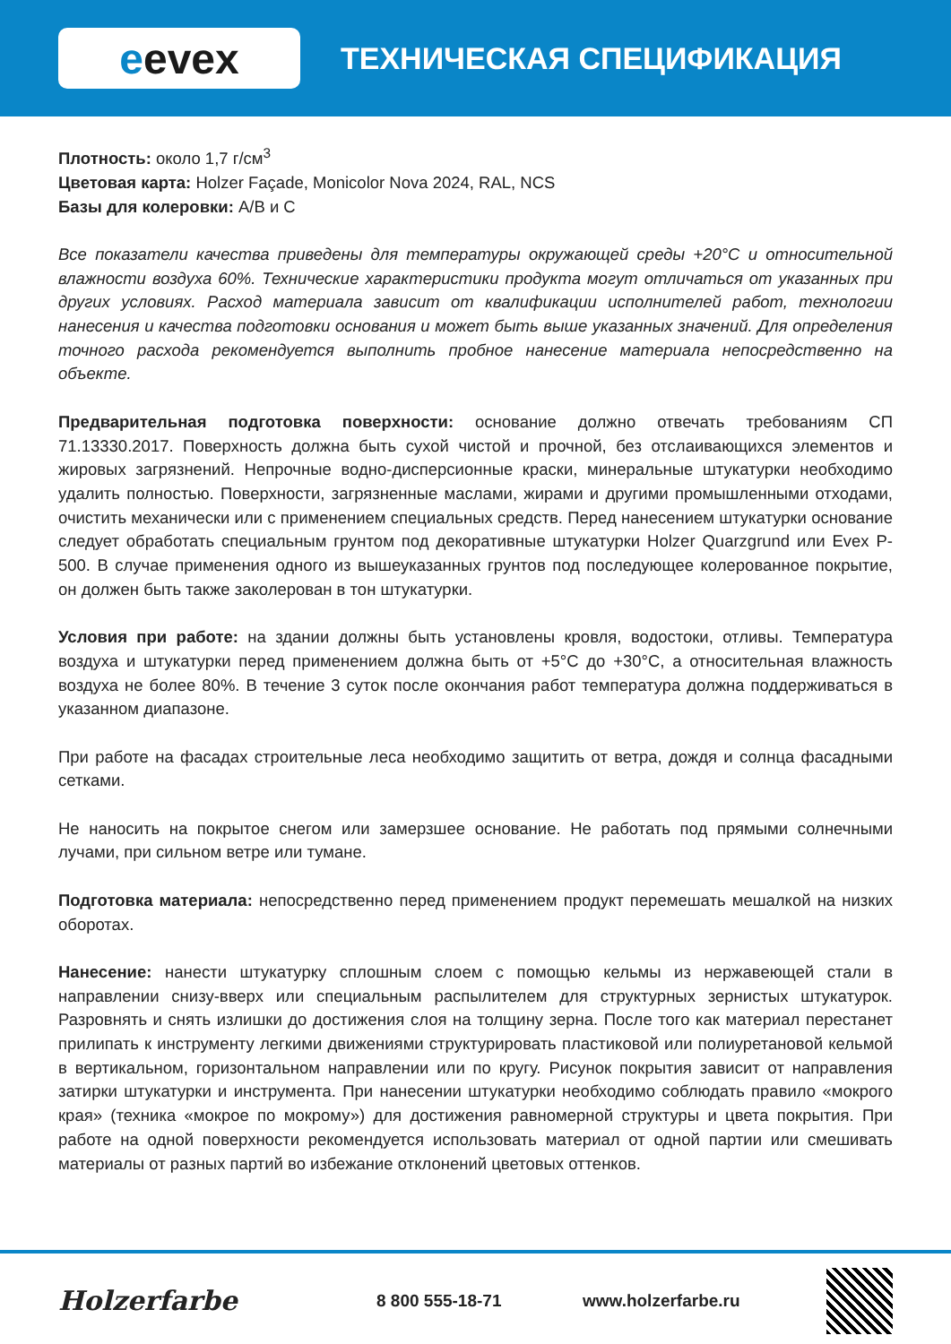e evex
ТЕХНИЧЕСКАЯ СПЕЦИФИКАЦИЯ
Плотность: около 1,7 г/см<sup>3</sup>
Цветовая карта: Holzer Façade, Monicolor Nova 2024, RAL, NCS
Базы для колеровки: A/B и C
Все показатели качества приведены для температуры окружающей среды +20°С и относительной влажности воздуха 60%. Технические характеристики продукта могут отличаться от указанных при других условиях. Расход материала зависит от квалификации исполнителей работ, технологии нанесения и качества подготовки основания и может быть выше указанных значений. Для определения точного расхода рекомендуется выполнить пробное нанесение материала непосредственно на объекте.
Предварительная подготовка поверхности: основание должно отвечать требованиям СП 71.13330.2017. Поверхность должна быть сухой чистой и прочной, без отслаивающихся элементов и жировых загрязнений. Непрочные водно-дисперсионные краски, минеральные штукатурки необходимо удалить полностью. Поверхности, загрязненные маслами, жирами и другими промышленными отходами, очистить механически или с применением специальных средств. Перед нанесением штукатурки основание следует обработать специальным грунтом под декоративные штукатурки Holzer Quarzgrund или Evex P-500. В случае применения одного из вышеуказанных грунтов под последующее колерованное покрытие, он должен быть также заколерован в тон штукатурки.
Условия при работе: на здании должны быть установлены кровля, водостоки, отливы. Температура воздуха и штукатурки перед применением должна быть от +5°С до +30°С, а относительная влажность воздуха не более 80%. В течение 3 суток после окончания работ температура должна поддерживаться в указанном диапазоне.
При работе на фасадах строительные леса необходимо защитить от ветра, дождя и солнца фасадными сетками.
Не наносить на покрытое снегом или замерзшее основание. Не работать под прямыми солнечными лучами, при сильном ветре или тумане.
Подготовка материала: непосредственно перед применением продукт перемешать мешалкой на низких оборотах.
Нанесение: нанести штукатурку сплошным слоем с помощью кельмы из нержавеющей стали в направлении снизу-вверх или специальным распылителем для структурных зернистых штукатурок. Разровнять и снять излишки до достижения слоя на толщину зерна. После того как материал перестанет прилипать к инструменту легкими движениями структурировать пластиковой или полиуретановой кельмой в вертикальном, горизонтальном направлении или по кругу. Рисунок покрытия зависит от направления затирки штукатурки и инструмента. При нанесении штукатурки необходимо соблюдать правило «мокрого края» (техника «мокрое по мокрому») для достижения равномерной структуры и цвета покрытия. При работе на одной поверхности рекомендуется использовать материал от одной партии или смешивать материалы от разных партий во избежание отклонений цветовых оттенков.
Holzerfarbe 8 800 555-18-71 www.holzerfarbe.ru